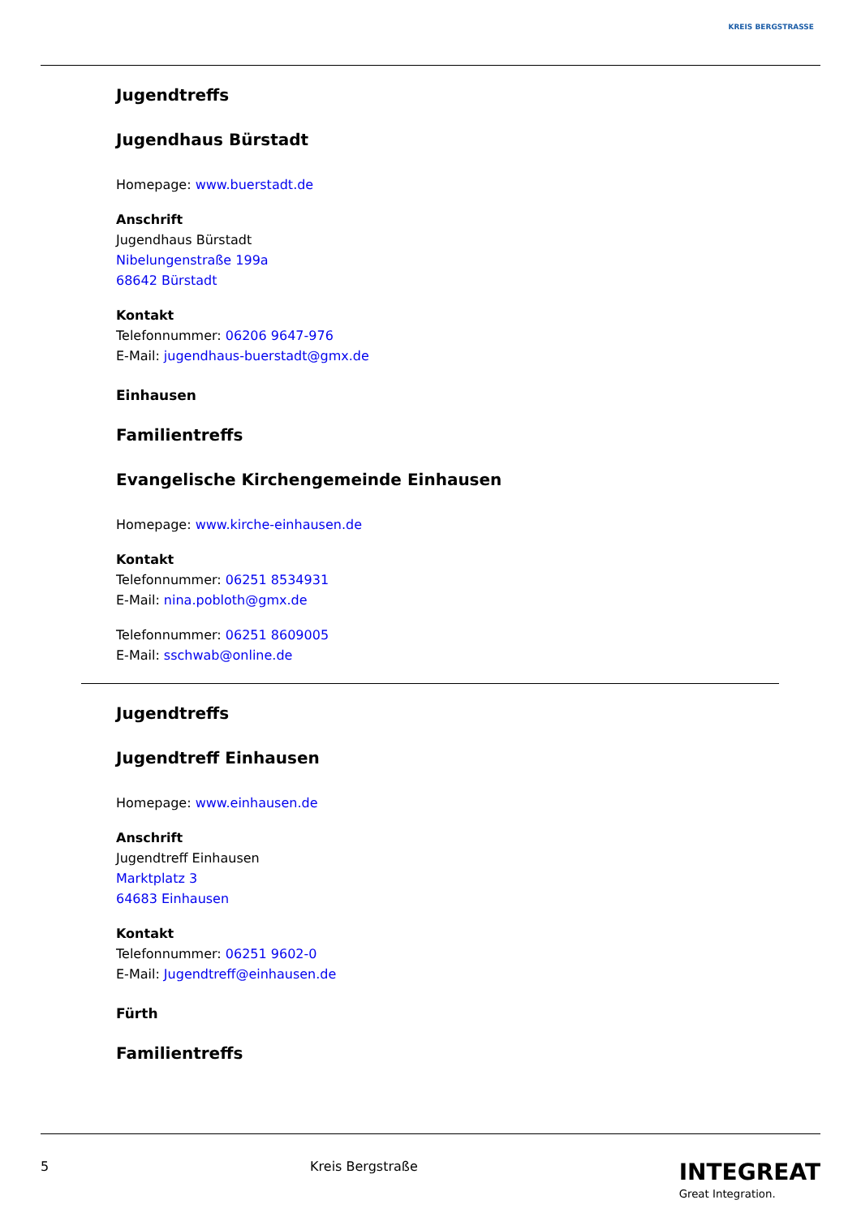KREIS BERGSTRASSE
Jugendtreffs
Jugendhaus Bürstadt
Homepage: www.buerstadt.de
Anschrift
Jugendhaus Bürstadt
Nibelungenstraße 199a
68642 Bürstadt
Kontakt
Telefonnummer: 06206 9647-976
E-Mail: jugendhaus-buerstadt@gmx.de
Einhausen
Familientreffs
Evangelische Kirchengemeinde Einhausen
Homepage: www.kirche-einhausen.de
Kontakt
Telefonnummer: 06251 8534931
E-Mail: nina.pobloth@gmx.de
Telefonnummer: 06251 8609005
E-Mail: sschwab@online.de
Jugendtreffs
Jugendtreff Einhausen
Homepage: www.einhausen.de
Anschrift
Jugendtreff Einhausen
Marktplatz 3
64683 Einhausen
Kontakt
Telefonnummer: 06251 9602-0
E-Mail: Jugendtreff@einhausen.de
Fürth
Familientreffs
5 Kreis Bergstraße INTEGREAT
Great Integration.